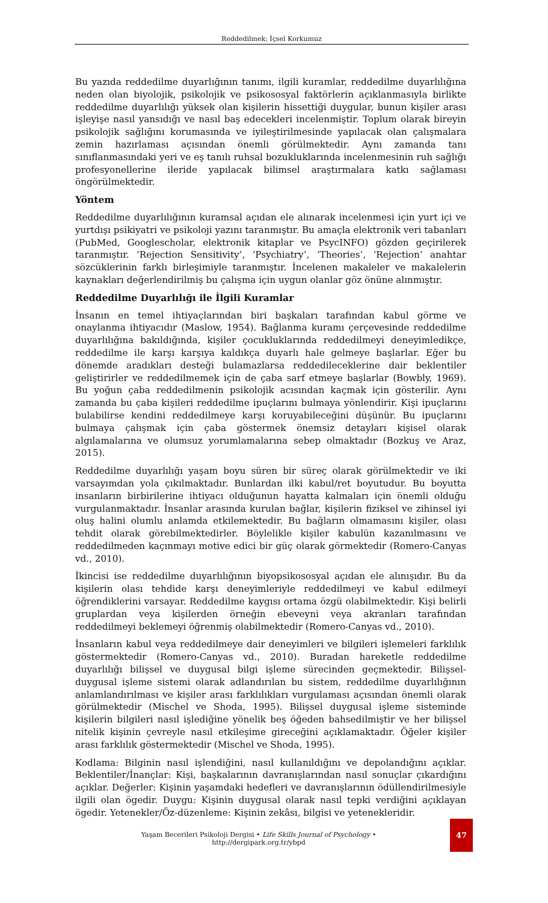Reddedilmek; İçsel Korkumuz
Bu yazıda reddedilme duyarlığının tanımı, ilgili kuramlar, reddedilme duyarlılığına neden olan biyolojik, psikolojik ve psikososyal faktörlerin açıklanmasıyla birlikte reddedilme duyarlılığı yüksek olan kişilerin hissettiği duygular, bunun kişiler arası işleyişe nasıl yansıdığı ve nasıl baş edecekleri incelenmiştir. Toplum olarak bireyin psikolojik sağlığını korumasında ve iyileştirilmesinde yapılacak olan çalışmalara zemin hazırlaması açısından önemli görülmektedir. Aynı zamanda tanı sınıflanmasındaki yeri ve eş tanılı ruhsal bozukluklarında incelenmesinin ruh sağlığı profesyonellerine ileride yapılacak bilimsel araştırmalara katkı sağlaması öngörülmektedir.
Yöntem
Reddedilme duyarlılığının kuramsal açıdan ele alınarak incelenmesi için yurt içi ve yurtdışı psikiyatri ve psikoloji yazını taranmıştır. Bu amaçla elektronik veri tabanları (PubMed, Googlescholar, elektronik kitaplar ve PsycINFO) gözden geçirilerek taranmıştır. ‘Rejection Sensitivity’, ‘Psychiatry’, ‘Theories’, ‘Rejection’ anahtar sözcüklerinin farklı birleşimiyle taranmıştır. İncelenen makaleler ve makalelerin kaynakları değerlendirilmiş bu çalışma için uygun olanlar göz önüne alınmıştır.
Reddedilme Duyarlılığı ile İlgili Kuramlar
İnsanın en temel ihtiyaçlarından biri başkaları tarafından kabul görme ve onaylanma ihtiyacıdır (Maslow, 1954). Bağlanma kuramı çerçevesinde reddedilme duyarlılığına bakıldığında, kişiler çocukluklarında reddedilmeyi deneyimledikçe, reddedilme ile karşı karşıya kaldıkça duyarlı hale gelmeye başlarlar. Eğer bu dönemde aradıkları desteği bulamazlarsa reddedileceklerine dair beklentiler geliştirirler ve reddedilmemek için de çaba sarf etmeye başlarlar (Bowbly, 1969). Bu yoğun çaba reddedilmenin psikolojik acısından kaçmak için gösterilir. Aynı zamanda bu çaba kişileri reddedilme ipuçlarını bulmaya yönlendirir. Kişi ipuçlarını bulabilirse kendini reddedilmeye karşı koruyabileceğini düşünür. Bu ipuçlarını bulmaya çalışmak için çaba göstermek önemsiz detayları kişisel olarak algılamalarına ve olumsuz yorumlamalarına sebep olmaktadır (Bozkuş ve Araz, 2015).
Reddedilme duyarlılığı yaşam boyu süren bir süreç olarak görülmektedir ve iki varsayımdan yola çıkılmaktadır. Bunlardan ilki kabul/ret boyutudur. Bu boyutta insanların birbirilerine ihtiyacı olduğunun hayatta kalmaları için önemli olduğu vurgulanmaktadır. İnsanlar arasında kurulan bağlar, kişilerin fiziksel ve zihinsel iyi oluş halini olumlu anlamda etkilemektedir. Bu bağların olmamasını kişiler, olası tehdit olarak görebilmektedirler. Böylelikle kişiler kabulün kazanılmasını ve reddedilmeden kaçınmayı motive edici bir güç olarak görmektedir (Romero-Canyas vd., 2010).
İkincisi ise reddedilme duyarlılığının biyopsikososyal açıdan ele alınışıdır. Bu da kişilerin olası tehdide karşı deneyimleriyle reddedilmeyi ve kabul edilmeyi öğrendiklerini varsayar. Reddedilme kaygısı ortama özgü olabilmektedir. Kişi belirli gruplardan veya kişilerden örneğin ebeveyni veya akranları tarafından reddedilmeyi beklemeyi öğrenmiş olabilmektedir (Romero-Canyas vd., 2010).
İnsanların kabul veya reddedilmeye dair deneyimleri ve bilgileri işlemeleri farklılık göstermektedir (Romero-Canyas vd., 2010). Buradan hareketle reddedilme duyarlılığı bilişsel ve duygusal bilgi işleme sürecinden geçmektedir. Bilişsel-duygusal işleme sistemi olarak adlandırılan bu sistem, reddedilme duyarlılığının anlamlandırılması ve kişiler arası farklılıkları vurgulaması açısından önemli olarak görülmektedir (Mischel ve Shoda, 1995). Bilişsel duygusal işleme sisteminde kişilerin bilgileri nasıl işlediğine yönelik beş öğeden bahsedilmiştir ve her bilişsel nitelik kişinin çevreyle nasıl etkileşime gireceğini açıklamaktadır. Öğeler kişiler arası farklılık göstermektedir (Mischel ve Shoda, 1995).
Kodlama: Bilginin nasıl işlendiğini, nasıl kullanıldığını ve depolandığını açıklar. Beklentiler/İnançlar: Kişi, başkalarının davranışlarından nasıl sonuçlar çıkardığını açıklar. Değerler: Kişinin yaşamdaki hedefleri ve davranışlarının ödüllendirilmesiyle ilgili olan ögedir. Duygu: Kişinin duygusal olarak nasıl tepki verdiğini açıklayan ögedir. Yetenekler/Öz-düzenleme: Kişinin zekâsı, bilgisi ve yetenekleridir.
Yaşam Becerileri Psikoloji Dergisi • Life Skills Journal of Psychology • http://dergipark.org.tr/ybpd
47